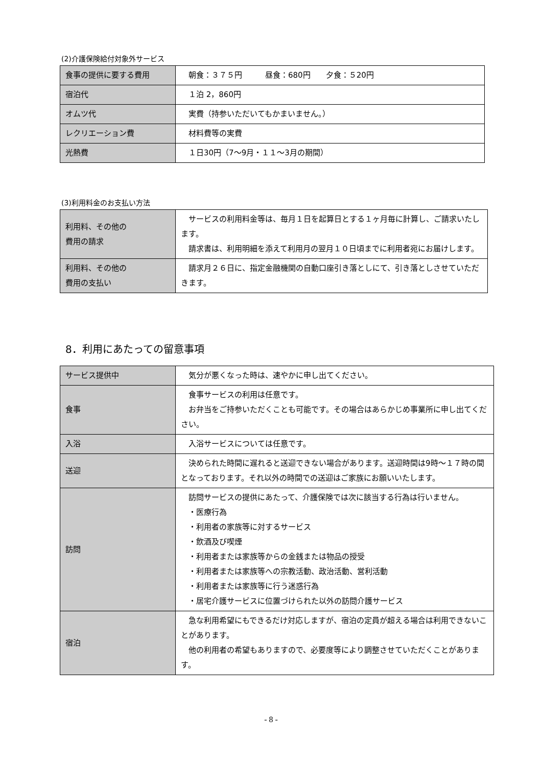(2)介護保険給付対象外サービス
| 食事の提供に要する費用 | 朝食：３７５円 昼食：680円 夕食：５20円 |
| 宿泊代 | １泊 2，860円 |
| オムツ代 | 実費（持参いただいてもかまいません。） |
| レクリエーション費 | 材料費等の実費 |
| 光熱費 | １日30円（7～9月・１１～3月の期間） |
(3)利用料金のお支払い方法
| 利用料、その他の 費用の請求 | サービスの利用料金等は、毎月１日を起算日とする１ヶ月毎に計算し、ご請求いたします。 請求書は、利用明細を添えて利用月の翌月１０日頃までに利用者宛にお届けします。 |
| 利用料、その他の 費用の支払い | 請求月２６日に、指定金融機関の自動口座引き落としにて、引き落としさせていただきます。 |
8．利用にあたっての留意事項
| サービス提供中 | 気分が悪くなった時は、速やかに申し出てください。 |
| 食事 | 食事サービスの利用は任意です。 お弁当をご持参いただくことも可能です。その場合はあらかじめ事業所に申し出てください。 |
| 入浴 | 入浴サービスについては任意です。 |
| 送迎 | 決められた時間に遅れると送迎できない場合があります。送迎時間は9時～１７時の間となっております。それ以外の時間での送迎はご家族にお願いいたします。 |
| 訪問 | 訪問サービスの提供にあたって、介護保険では次に該当する行為は行いません。 ・医療行為 ・利用者の家族等に対するサービス ・飲酒及び喫煙 ・利用者または家族等からの金銭または物品の授受 ・利用者または家族等への宗教活動、政治活動、営利活動 ・利用者または家族等に行う迷惑行為 ・居宅介護サービスに位置づけられた以外の訪問介護サービス |
| 宿泊 | 急な利用希望にもできるだけ対応しますが、宿泊の定員が超える場合は利用できないことがあります。 他の利用者の希望もありますので、必要度等により調整させていただくことがあります。 |
- 8 -